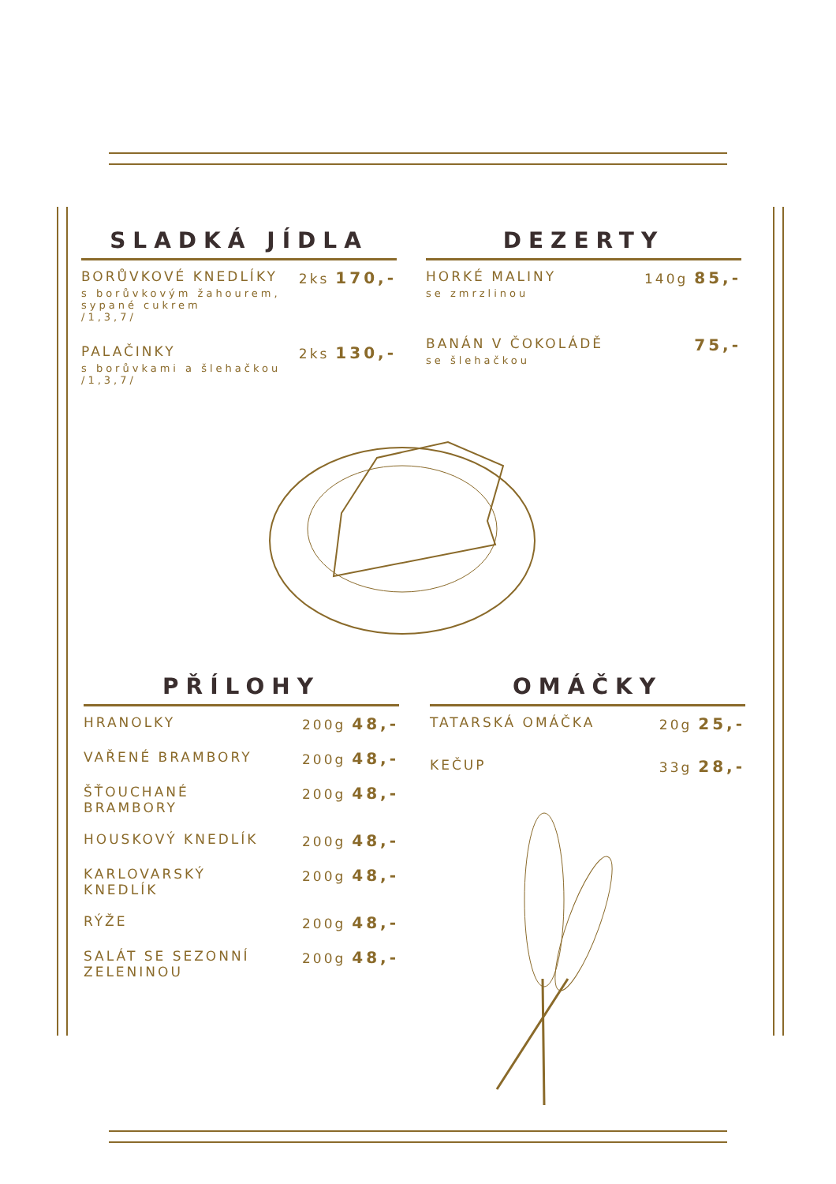SLADKÁ JÍDLA
BORŮVKOVÉ KNEDLÍKY 2ks 170,-
s borůvkovým žahourem,
sypané cukrem
/1,3,7/
PALAČINKY 2ks 130,-
s borůvkami a šlehačkou
/1,3,7/
DEZERTY
HORKÉ MALINY 140g 85,-
se zmrzlinou
BANÁN V ČOKOLÁDĚ 75,-
se šlehačkou
PŘÍLOHY
HRANOLKY 200g 48,-
VAŘENÉ BRAMBORY 200g 48,-
ŠŤOUCHANÉ
BRAMBORY 200g 48,-
HOUSKOVÝ KNEDLÍK 200g 48,-
KARLOVARSKÝ
KNEDLÍK 200g 48,-
RÝŽE 200g 48,-
SALÁT SE SEZONNÍ
ZELENINOU 200g 48,-
OMÁČKY
TATARSKÁ OMÁČKA 20g 25,-
KEČUP 33g 28,-